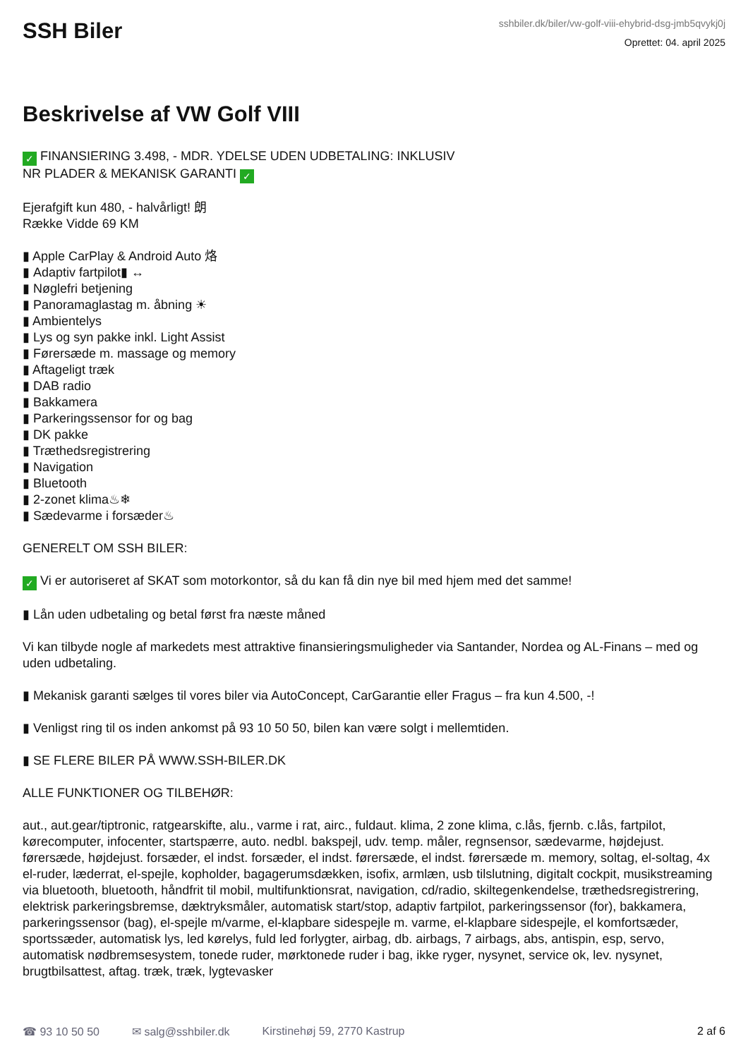SSH Biler
sshbiler.dk/biler/vw-golf-viii-ehybrid-dsg-jmb5qvykj0j
Oprettet: 04. april 2025
Beskrivelse af VW Golf VIII
✓ FINANSIERING 3.498, - MDR. YDELSE UDEN UDBETALING: INKLUSIV
NR PLADER & MEKANISK GARANTI ✓
Ejerafgift kun 480, - halvårligt! 朗
Række Vidde 69 KM
▮ Apple CarPlay & Android Auto 烙
▮ Adaptiv fartpilot▮ ↔
▮ Nøglefri betjening
▮ Panoramaglastag m. åbning ☀
▮ Ambientelys
▮ Lys og syn pakke inkl. Light Assist
▮ Førersæde m. massage og memory
▮ Aftageligt træk
▮ DAB radio
▮ Bakkamera
▮ Parkeringssensor for og bag
▮ DK pakke
▮ Træthedsregistrering
▮ Navigation
▮ Bluetooth
▮ 2-zonet klima♨❄
▮ Sædevarme i forsæder♨
GENERELT OM SSH BILER:
✓ Vi er autoriseret af SKAT som motorkontor, så du kan få din nye bil med hjem med det samme!
▮ Lån uden udbetaling og betal først fra næste måned
Vi kan tilbyde nogle af markedets mest attraktive finansieringsmuligheder via Santander, Nordea og AL-Finans – med og uden udbetaling.
▮ Mekanisk garanti sælges til vores biler via AutoConcept, CarGarantie eller Fragus – fra kun 4.500, -!
▮ Venligst ring til os inden ankomst på 93 10 50 50, bilen kan være solgt i mellemtiden.
▮ SE FLERE BILER PÅ WWW.SSH-BILER.DK
ALLE FUNKTIONER OG TILBEHØR:
aut., aut.gear/tiptronic, ratgearskifte, alu., varme i rat, airc., fuldaut. klima, 2 zone klima, c.lås, fjernb. c.lås, fartpilot, kørecomputer, infocenter, startspærre, auto. nedbl. bakspejl, udv. temp. måler, regnsensor, sædevarme, højdejust. førersæde, højdejust. forsæder, el indst. forsæder, el indst. førersæde, el indst. førersæde m. memory, soltag, el-soltag, 4x el-ruder, læderrat, el-spejle, kopholder, bagagerumsdækken, isofix, armlæn, usb tilslutning, digitalt cockpit, musikstreaming via bluetooth, bluetooth, håndfrit til mobil, multifunktionsrat, navigation, cd/radio, skiltegenkendelse, træthedsregistrering, elektrisk parkeringsbremse, dæktryksmåler, automatisk start/stop, adaptiv fartpilot, parkeringssensor (for), bakkamera, parkeringssensor (bag), el-spejle m/varme, el-klapbare sidespejle m. varme, el-klapbare sidespejle, el komfortsæder, sportssæder, automatisk lys, led kørelys, fuld led forlygter, airbag, db. airbags, 7 airbags, abs, antispin, esp, servo, automatisk nødbremsesystem, tonede ruder, mørktonede ruder i bag, ikke ryger, nysynet, service ok, lev. nysynet, brugtbilsattest, aftag. træk, træk, lygtevasker
☎ 93 10 50 50 ✉ salg@sshbiler.dk Kirstinehøj 59, 2770 Kastrup 2 af 6